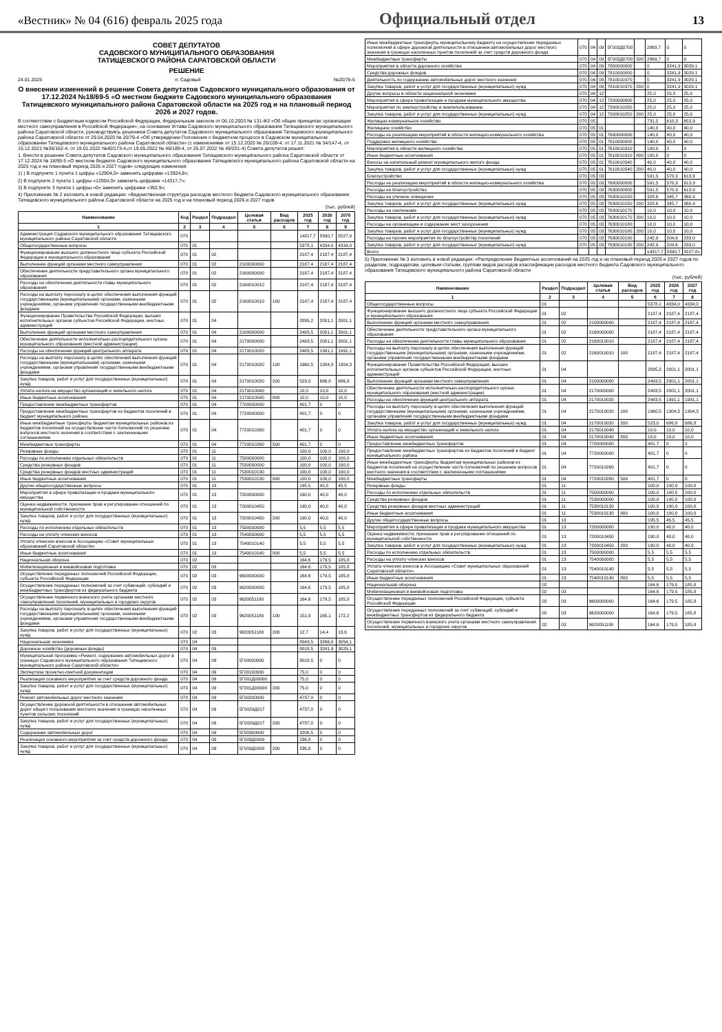«Вестник» № 04 (616) февраль 2025 года Официальный отдел 13
СОВЕТ ДЕПУТАТОВ
САДОВСКОГО МУНИЦИПАЛЬНОГО ОБРАЗОВАНИЯ
ТАТИЩЕВСКОГО РАЙОНА САРАТОВСКОЙ ОБЛАСТИ
РЕШЕНИЕ
24.01.2025 п. Садовый №20/76-5
О внесении изменений в решение Совета депутатов Садовского муниципального образования от 17.12.2024 №18/69-5 «О местном бюджете Садовского муниципального образования Татищевского муниципального района Саратовской области на 2025 год и на плановый период 2026 и 2027 годов.
В соответствии с Бюджетным кодексом Российской Федерации, Федеральным законом от 06.10.2003 № 131-ФЗ «Об общих принципах организации местного самоуправления в Российской Федерации», на основании Устава Садовского муниципального образования Татищевского муниципального района Саратовской области, руководствуясь решением Совета депутатов Садовского муниципального образования Татищевского муниципального района Саратовской области от 29.04.2020 № 20/79-4 «Об утверждении Положения о бюджетном процессе в Садовском муниципальном образовании Татищевского муниципального района Саратовской области» (с изменениями от 15.12.2020 № 26/109-4, от 17.11.2021 № 34/147-4, от 15.12.2021 №36/162-4, от 19.01.2022 №40/173-4,от 19.05.2022 № 46/189-4, от 25.07.2022 № 49/201-4) Совета депутатов решил:
1. Внести в решение Совета депутатов Садовского муниципального образования Татищевского муниципального района Саратовской области от 17.12.2024 № 18/69-5 «О местном бюджете Садовского муниципального образования Татищевского муниципального района Саратовской области на 2025 год и на плановый период 2026 и 2027 годов» следующие изменения:
1) ) В подпункте 1 пункта 1 цифры «12904,0» заменить цифрами «13924,8»;
2) В подпункте 2 пункта 1 цифры «12904,0» заменить цифрами «14317,7»;
3) В подпункте 3 пункта 1 цифры «0» заменить цифрами «392,9»;
4) Приложение № 2 изложить в новой редакции: «Ведомственная структура расходов местного бюджета Садовского муниципального образования Татищевского муниципального района Саратовской области на 2025 год и на плановый период 2026 и 2027 годов
(тыс. рублей)
| Наименование | Код | Раздел | Подраздел | Целевая статья | Вид расходов | 2025 год | 2026 год | 2076 год |
| --- | --- | --- | --- | --- | --- | --- | --- | --- |
| 1 | 2 | 3 | 4 | 5 | 6 | 7 | 8 | 9 |
| Администрация Садовского муниципального образования Татищевского муниципального района Саратовской области | 070 | | | | | 14317,7 | 8390,7 | 8227,8 |
| Общегосударственные вопросы | 070 | 01 | | | | 5378,1 | 4334,0 | 4334,0 |
| Функционирование высшего должностного лица субъекта Российской Федерации и муниципального образования | 070 | 01 | 02 | | | 2187,4 | 2187,4 | 2187,4 |
| Выполнение функций органами местного самоуправления | 070 | 01 | 02 | 2100000000 | | 2187,4 | 2187,4 | 2187,4 |
| Обеспечение деятельности представительного органа муниципального образования | 070 | 01 | 02 | 2160000000 | | 2187,4 | 2187,4 | 2187,4 |
| Расходы на обеспечение деятельности главы муниципального образования | 070 | 01 | 02 | 2160010010 | | 2187,4 | 2187,4 | 2187,4 |
| Расходы на выплату персоналу в целях обеспечения выполнения функций государственными (муниципальными) органами, казенными учреждениями, органами управления государственными внебюджетными фондами | 070 | 01 | 02 | 2160010010 | 100 | 2187,4 | 2187,4 | 2187,4 |
| Функционирование Правительства Российской Федерации, высших исполнительных органов субъектов Российской Федерации, местных администраций | 070 | 01 | 04 | | | 2895,2 | 2001,1 | 2001,1 |
| Выполнение функций органами местного самоуправления | 070 | 01 | 04 | 2100000000 | | 2493,5 | 2001,1 | 2001,1 |
| Обеспечение деятельности исполнительно-распорядительного органа муниципального образования (местной администрации) | 070 | 01 | 04 | 2170000000 | | 2493,5 | 2001,1 | 2001,1 |
| Расходы на обеспечение функций центрального аппарата | 070 | 01 | 04 | 2170010020 | | 2483,5 | 1991,1 | 1991,1 |
| Расходы на выплату персоналу в целях обеспечения выполнения функций государственными (муниципальными) органами, казенными учреждениями, органами управления государственными внебюджетными фондами | 070 | 01 | 04 | 2170010020 | 100 | 1960,5 | 1304,3 | 1304,3 |
| Закупка товаров, работ и услуг для государственных (муниципальных) нужд | 070 | 01 | 04 | 2170010020 | 200 | 523,0 | 686,8 | 686,8 |
| Уплата налога на имущество организаций и земельного налога | 070 | 01 | 04 | 2170010040 | | 10,0 | 10,0 | 10,0 |
| Иные бюджетные ассигнования | 070 | 01 | 04 | 2170010040 | 800 | 10,0 | 10,0 | 10,0 |
| Предоставление межбюджетных трансфертов | 070 | 01 | 04 | 7700000000 | | 401,7 | 0 | 0 |
| Предоставление межбюджетных трансфертов из бюджетов поселений в бюджет муниципального района | 070 | 01 | 04 | 7720000000 | | 401,7 | 0 | 0 |
| Иные межбюджетные трансферты бюджетам муниципальных районов из бюджетов поселений на осуществление части полномочий по решению вопросов местного значения в соответствии с заключенными соглашениями | 070 | 01 | 04 | 7720010260 | | 401,7 | 0 | 0 |
| Межбюджетные трансферты | 070 | 01 | 04 | 7720010260 | 500 | 401,7 | 0 | 0 |
| Резервные фонды | 070 | 01 | 11 | | | 100,0 | 100,0 | 100,0 |
| Расходы по исполнению отдельных обязательств | 070 | 01 | 11 | 7500000000 | | 100,0 | 100,0 | 100,0 |
| Средства резервных фондов | 070 | 01 | 11 | 7530000000 | | 100,0 | 100,0 | 100,0 |
| Средства резервных фондов местных администраций | 070 | 01 | 11 | 7530010130 | | 100,0 | 100,0 | 100,0 |
| Иные бюджетные ассигнования | 070 | 01 | 11 | 7530010130 | 800 | 100,0 | 100,0 | 100,0 |
| Другие общегосударственные вопросы | 070 | 01 | 13 | | | 195,5 | 45,5 | 45,5 |
| Мероприятия в сфере приватизации и продажи муниципального имущества | 070 | 01 | 13 | 7200000000 | | 190,0 | 40,0 | 40,0 |
| Оценка недвижимости, признание прав и регулирование отношений по муниципальной собственности | 070 | 01 | 13 | 7200010450 | | 190,0 | 40,0 | 40,0 |
| Закупка товаров, работ и услуг для государственных (муниципальных) нужд | 070 | 01 | 13 | 7200010450 | 200 | 190,0 | 40,0 | 40,0 |
| Расходы по исполнению отдельных обязательств | 070 | 01 | 13 | 7500000000 | | 5,5 | 5,5 | 5,5 |
| Расходы на уплату членских взносов | 070 | 01 | 13 | 7540000000 | | 5,5 | 5,5 | 5,5 |
| Уплата членских взносов в Ассоциацию «Совет муниципальных образований Саратовской области» | 070 | 01 | 13 | 7540010140 | | 5,5 | 5,5 | 5,5 |
| Иные бюджетные ассигнования | 070 | 01 | 13 | 7540010140 | 800 | 5,5 | 5,5 | 5,5 |
| Национальная оборона | 070 | 02 | | | | 164,6 | 179,5 | 185,8 |
| Мобилизационная и вневойсковая подготовка | 070 | 02 | 03 | | | 164,6 | 179,5 | 185,8 |
| Осуществление переданных полномочий Российской Федерации, субъекта Российской Федерации | 070 | 02 | 03 | 9600000000 | | 164,6 | 179,5 | 185,8 |
| Осуществление переданных полномочий за счет субвенций, субсидий и межбюджетных трансфертов из федерального бюджета | 070 | 02 | 03 | 9620000000 | | 164,6 | 179,5 | 185,8 |
| Осуществление первичного воинского учета органами местного самоуправления поселений, муниципальных и городских округов | 070 | 02 | 03 | 9620051180 | | 164,6 | 179,5 | 185,8 |
| Расходы на выплату персоналу в целях обеспечения выполнения функций государственными (муниципальными) органами, казенными учреждениями, органами управления государственными внебюджетными фондами | 070 | 02 | 03 | 9620051180 | 100 | 151,9 | 165,1 | 172,2 |
| Закупка товаров, работ и услуг для государственных (муниципальных) нужд | 070 | 02 | 03 | 9620051180 | 200 | 12,7 | 14,4 | 13,6 |
| Национальная экономика | 070 | 04 | | | | 8043,5 | 3266,9 | 3054,1 |
| Дорожное хозяйство (дорожные фонды) | 070 | 04 | 09 | | | 8018,5 | 3241,9 | 3029,1 |
| Муниципальная программа «Ремонт, содержание автомобильных дорог в границах Садовского муниципального образования Татищевского муниципального района Саратовской области» | 070 | 04 | 09 | 5Г00000000 | | 8018,5 | 0 | 0 |
| Экспертиза проектно-сметной документации | 070 | 04 | 09 | 5Г00100000 | | 75,0 | 0 | 0 |
| Реализация основного мероприятия за счет средств дорожного фонда | 070 | 04 | 09 | 5Г001Д00000 | | 75,0 | 0 | 0 |
| Закупка товаров, работ и услуг для государственных (муниципальных) нужд | 070 | 04 | 09 | 5Г001Д00000 | 200 | 75,0 | 0 | 0 |
| Ремонт автомобильных дорог местного значения | 070 | 04 | 09 | 5Г00200000 | | 4737,0 | 0 | 0 |
| Осуществление дорожной деятельности в отношении автомобильных дорог общего пользования местного значения в границах населенных пунктов сельских поселений | 070 | 04 | 09 | 5Г0029Д017 | | 4737,0 | 0 | 0 |
| Закупка товаров, работ и услуг для государственных (муниципальных) нужд | 070 | 04 | 09 | 5Г0029Д017 | 200 | 4737,0 | 0 | 0 |
| Содержание автомобильных дорог | 070 | 04 | 09 | 5Г00300000 | | 3206,5 | 0 | 0 |
| Реализация основного мероприятия за счет средств дорожного фонда | 070 | 04 | 09 | 5Г003Д0000 | | 236,8 | 0 | 0 |
| Закупка товаров, работ и услуг для государственных (муниципальных) нужд | 070 | 04 | 09 | 5Г003Д0000 | 200 | 236,8 | 0 | 0 |
| Иные межбюджетные трансферты муниципальному бюджету на осуществление переданных полномочий в сфере дорожной деятельности в отношении автомобильных дорог местного значения в границах населенных пунктов поселений за счет средств дорожного фонда | 070 | 04 | 09 | 5Г003Д0700 | | 2969,7 | 0 | 0 |
| Межбюджетные трансферты | 070 | 04 | 09 | 5Г003Д0700 | 500 | 2969,7 | 0 | 0 |
| Мероприятия в области дорожного хозяйства | 070 | 04 | 09 | 7800000000 | | 0 | 3241,9 | 3029,1 |
| Средства дорожных фондов | 070 | 04 | 09 | 7810000000 | | 0 | 3241,9 | 3029,1 |
| Деятельность по содержанию автомобильных дорог местного значения | 070 | 04 | 09 | 7810010370 | | 0 | 3241,9 | 3029,1 |
| Закупка товаров, работ и услуг для государственных (муниципальных) нужд | 070 | 04 | 09 | 7810010370 | 200 | 0 | 3241,9 | 3029,1 |
| Другие вопросы в области национальной экономики | 070 | 04 | 12 | | | 25,0 | 25,0 | 25,0 |
| Мероприятия в сфере приватизации и продажи муниципального имущества | 070 | 04 | 12 | 7200000000 | | 25,0 | 25,0 | 25,0 |
| Мероприятия по землеустройству и землепользованию | 070 | 04 | 12 | 7200010250 | | 25,0 | 25,0 | 25,0 |
| Закупка товаров, работ и услуг для государственных (муниципальных) нужд | 070 | 04 | 12 | 7200010250 | 200 | 25,0 | 25,0 | 25,0 |
| Жилищно-коммунальное хозяйство | 070 | 05 | | | | 731,5 | 610,3 | 653,9 |
| Жилищное хозяйство | 070 | 05 | 01 | | | 140,0 | 40,0 | 40,0 |
| Расходы на реализацию мероприятий в области жилищно-коммунального хозяйства | 070 | 05 | 01 | 7600000000 | | 140,0 | 40,0 | 40,0 |
| Поддержка жилищного хозяйства | 070 | 05 | 01 | 7610000000 | | 140,0 | 40,0 | 40,0 |
| Мероприятия в области жилищного хозяйства | 070 | 05 | 01 | 7610010310 | | 100,0 | 0 | 0 |
| Иные бюджетные ассигнования | 070 | 05 | 01 | 7610010310 | 800 | 100,0 | 0 | 0 |
| Взносы на капитальный ремонт муниципального жилого фонда | 070 | 05 | 01 | 7610010540 | | 40,0 | 40,0 | 40,0 |
| Закупка товаров, работ и услуг для государственных (муниципальных) нужд | 070 | 05 | 01 | 7610010540 | 200 | 40,0 | 40,0 | 40,0 |
| Благоустройство | 070 | 05 | 03 | | | 591,5 | 570,3 | 613,9 |
| Расходы на реализацию мероприятий в области жилищно-коммунального хозяйства | 070 | 05 | 03 | 7600000000 | | 591,5 | 570,3 | 613,9 |
| Расходы на благоустройство | 070 | 05 | 03 | 7630000000 | | 591,5 | 570,3 | 613,9 |
| Расходы на уличное освещение | 070 | 05 | 03 | 7630010150 | | 328,6 | 345,7 | 360,9 |
| Закупка товаров, работ и услуг для государственных (муниципальных) нужд | 070 | 05 | 03 | 7630010150 | 200 | 328,6 | 345,7 | 360,9 |
| Расходы на озеленение | 070 | 05 | 03 | 7630010170 | | 10,0 | 10,0 | 10,0 |
| Закупка товаров, работ и услуг для государственных (муниципальных) нужд | 070 | 05 | 03 | 7630010170 | 200 | 10,0 | 10,0 | 10,0 |
| Расходы на организацию и содержание мест захоронения | 070 | 05 | 03 | 7630010180 | | 10,0 | 10,0 | 10,0 |
| Закупка товаров, работ и услуг для государственных (муниципальных) нужд | 070 | 05 | 03 | 7630010180 | 200 | 10,0 | 10,0 | 10,0 |
| Расходы на прочие мероприятия по благоустройству поселений | 070 | 05 | 03 | 7630010190 | | 242,9 | 204,6 | 233,0 |
| Закупка товаров, работ и услуг для государственных (муниципальных) нужд | 070 | 05 | 03 | 7630010190 | 200 | 242,9 | 204,6 | 233,0 |
| Всего | | | | | | 14317,7 | 8390,7 | 8227,8» |
5) Приложение № 3 изложить в новой редакции: «Распределение бюджетных ассигнований на 2025 год и на плановый период 2026 и 2027 годов по разделам, подразделам, целевым статьям, группам видов расходов классификации расходов местного бюджета Садовского муниципального образования Татищевского муниципального района Саратовской области
(тыс. рублей)
| Наименование | Раздел | Подраздел | Целевая статья | Вид расходов | 2025 год | 2026 год | 2027 год |
| --- | --- | --- | --- | --- | --- | --- | --- |
| 1 | 2 | 3 | 4 | 5 | 6 | 7 | 8 |
| Общегосударственные вопросы | 01 | | | | 5378,1 | 4334,0 | 4334,0 |
| Функционирование высшего должностного лица субъекта Российской Федерации и муниципального образования | 01 | 02 | | | 2187,4 | 2187,4 | 2187,4 |
| Выполнение функций органами местного самоуправления | 01 | 02 | 2100000000 | | 2187,4 | 2187,4 | 2187,4 |
| Обеспечение деятельности представительного органа муниципального образования | 01 | 02 | 2160000000 | | 2187,4 | 2187,4 | 2187,4 |
| Расходы на обеспечение деятельности главы муниципального образования | 01 | 02 | 2160010010 | | 2187,4 | 2187,4 | 2187,4 |
| Расходы на выплату персоналу в целях обеспечения выполнения функций государственными (муниципальными) органами, казенными учреждениями, органами управления государственными внебюджетными фондами | 01 | 02 | 2160010010 | 100 | 2187,4 | 2187,4 | 2187,4 |
| Функционирование Правительства Российской Федерации, высших исполнительных органов субъектов Российской Федерации, местных администраций | 01 | 04 | | | 2895,2 | 2001,1 | 2001,1 |
| Выполнение функций органами местного самоуправления | 01 | 04 | 2100000000 | | 2493,5 | 2001,1 | 2001,1 |
| Обеспечение деятельности исполнительно-распорядительного органа муниципального образования (местной администрации) | 01 | 04 | 2170000000 | | 2493,5 | 2001,1 | 2001,1 |
| Расходы на обеспечение функций центрального аппарата | 01 | 04 | 2170010020 | | 2483,5 | 1991,1 | 1991,1 |
| Расходы на выплату персоналу в целях обеспечения выполнения функций государственными (муниципальными) органами, казенными учреждениями, органами управления государственными внебюджетными фондами | 01 | 04 | 2170010020 | 100 | 1960,5 | 1304,3 | 1304,3 |
| Закупка товаров, работ и услуг для государственных (муниципальных) нужд | 01 | 04 | 2170010020 | 200 | 523,0 | 686,8 | 686,8 |
| Уплата налога на имущество организаций и земельного налога | 01 | 04 | 2170010040 | | 10,0 | 10,0 | 10,0 |
| Иные бюджетные ассигнования | 01 | 04 | 2170010040 | 800 | 10,0 | 10,0 | 10,0 |
| Предоставление межбюджетных трансфертов | 01 | 04 | 7700000000 | | 401,7 | 0 | 0 |
| Предоставление межбюджетных трансфертов из бюджетов поселений в бюджет муниципального района | 01 | 04 | 7720000000 | | 401,7 | 0 | 0 |
| Иные межбюджетные трансферты бюджетам муниципальных районов из бюджетов поселений на осуществление части полномочий по решению вопросов местного значения в соответствии с заключенными соглашениями | 01 | 04 | 7720010260 | | 401,7 | 0 | 0 |
| Межбюджетные трансферты | 01 | 04 | 7720010260 | 500 | 401,7 | 0 | 0 |
| Резервные фонды | 01 | 11 | | | 100,0 | 100,0 | 100,0 |
| Расходы по исполнению отдельных обязательств | 01 | 11 | 7500000000 | | 100,0 | 100,0 | 100,0 |
| Средства резервных фондов | 01 | 11 | 7530000000 | | 100,0 | 100,0 | 100,0 |
| Средства резервных фондов местных администраций | 01 | 11 | 7530010130 | | 100,0 | 100,0 | 100,0 |
| Иные бюджетные ассигнования | 01 | 11 | 7530010130 | 800 | 100,0 | 100,0 | 100,0 |
| Другие общегосударственные вопросы | 01 | 13 | | | 195,5 | 45,5 | 45,5 |
| Мероприятия в сфере приватизации и продажи муниципального имущества | 01 | 13 | 7200000000 | | 190,0 | 40,0 | 40,0 |
| Оценка недвижимости, признание прав и регулирование отношений по муниципальной собственности | 01 | 13 | 7200010450 | | 190,0 | 40,0 | 40,0 |
| Закупка товаров, работ и услуг для государственных (муниципальных) нужд | 01 | 13 | 7200010450 | 200 | 190,0 | 40,0 | 40,0 |
| Расходы по исполнению отдельных обязательств | 01 | 13 | 7500000000 | | 5,5 | 5,5 | 5,5 |
| Расходы на уплату членских взносов | 01 | 13 | 7540000000 | | 5,5 | 5,5 | 5,5 |
| Уплата членских взносов в Ассоциацию «Совет муниципальных образований Саратовской области» | 01 | 13 | 7540010140 | | 5,5 | 5,5 | 5,5 |
| Иные бюджетные ассигнования | 01 | 13 | 7540010140 | 800 | 5,5 | 5,5 | 5,5 |
| Национальная оборона | 02 | | | | 164,6 | 179,5 | 185,8 |
| Мобилизационная и вневойсковая подготовка | 02 | 03 | | | 164,6 | 179,5 | 185,8 |
| Осуществление переданных полномочий Российской Федерации, субъекта Российской Федерации | 02 | 03 | 9600000000 | | 164,6 | 179,5 | 185,8 |
| Осуществление переданных полномочий за счет субвенций, субсидий и межбюджетных трансфертов из федерального бюджета | 02 | 03 | 9620000000 | | 164,6 | 179,5 | 185,8 |
| Осуществление первичного воинского учета органами местного самоуправления поселений, муниципальных и городских округов | 02 | 03 | 9620051180 | | 164,6 | 179,5 | 185,8 |